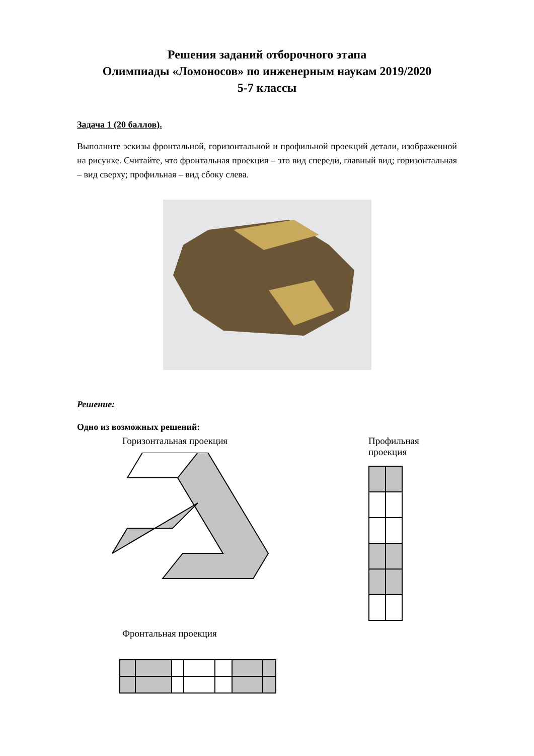Решения заданий отборочного этапа
Олимпиады «Ломоносов» по инженерным наукам 2019/2020
5-7 классы
Задача 1 (20 баллов).
Выполните эскизы фронтальной, горизонтальной и профильной проекций детали, изображенной на рисунке. Считайте, что фронтальная проекция – это вид спереди, главный вид; горизонтальная – вид сверху; профильная – вид сбоку слева.
Решение:
Одно из возможных решений:
Горизонтальная проекция
Фронтальная проекция
Профильная проекция